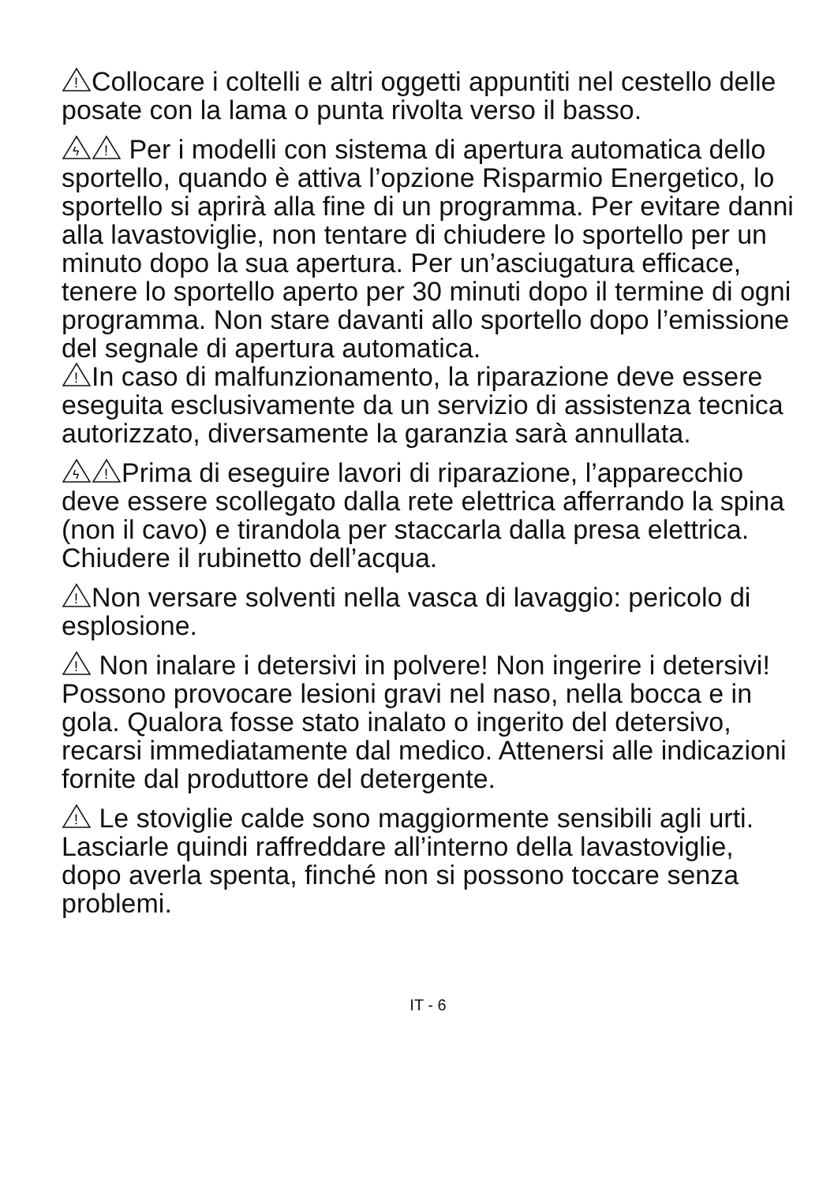!
Collocare i coltelli e altri oggetti appuntiti nel cestello delle posate con la lama o punta rivolta verso il basso.
ϟ
!
Per i modelli con sistema di apertura automatica dello sportello, quando è attiva l’opzione Risparmio Energetico, lo sportello si aprirà alla fine di un programma. Per evitare danni alla lavastoviglie, non tentare di chiudere lo sportello per un minuto dopo la sua apertura. Per un’asciugatura efficace, tenere lo sportello aperto per 30 minuti dopo il termine di ogni programma. Non stare davanti allo sportello dopo l’emissione del segnale di apertura automatica.
!
In caso di malfunzionamento, la riparazione deve essere eseguita esclusivamente da un servizio di assistenza tecnica autorizzato, diversamente la garanzia sarà annullata.
ϟ
!
Prima di eseguire lavori di riparazione, l’apparecchio deve essere scollegato dalla rete elettrica afferrando la spina (non il cavo) e tirandola per staccarla dalla presa elettrica. Chiudere il rubinetto dell’acqua.
!
Non versare solventi nella vasca di lavaggio: pericolo di esplosione.
!
Non inalare i detersivi in polvere! Non ingerire i detersivi! Possono provocare lesioni gravi nel naso, nella bocca e in gola. Qualora fosse stato inalato o ingerito del detersivo, recarsi immediatamente dal medico. Attenersi alle indicazioni fornite dal produttore del detergente.
!
Le stoviglie calde sono maggiormente sensibili agli urti. Lasciarle quindi raffreddare all’interno della lavastoviglie, dopo averla spenta, finché non si possono toccare senza problemi.
IT - 6